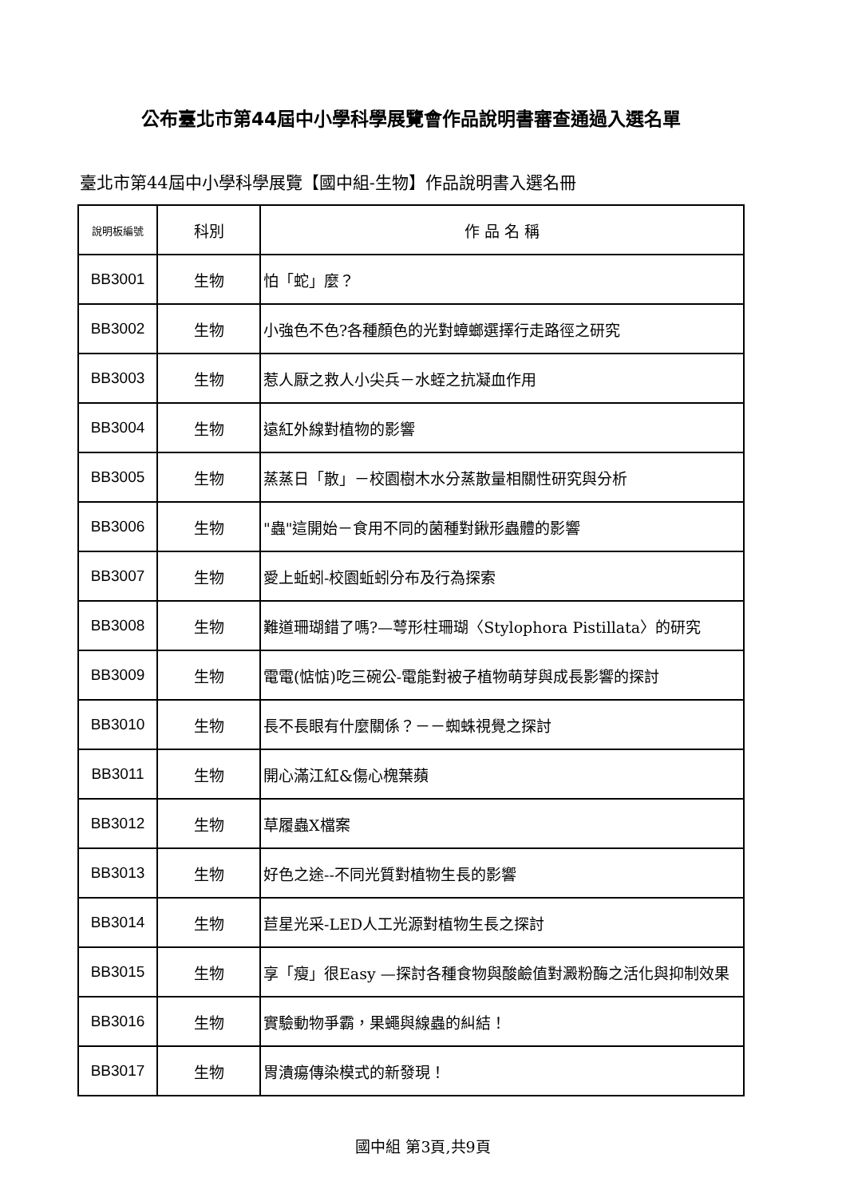公布臺北市第44屆中小學科學展覽會作品說明書審查通過入選名單
臺北市第44屆中小學科學展覽【國中組-生物】作品說明書入選名冊
| 說明板編號 | 科別 | 作 品 名 稱 |
| --- | --- | --- |
| BB3001 | 生物 | 怕「蛇」麼？ |
| BB3002 | 生物 | 小強色不色?各種顏色的光對蟑螂選擇行走路徑之研究 |
| BB3003 | 生物 | 惹人厭之救人小尖兵－水蛭之抗凝血作用 |
| BB3004 | 生物 | 遠紅外線對植物的影響 |
| BB3005 | 生物 | 蒸蒸日「散」－校園樹木水分蒸散量相關性研究與分析 |
| BB3006 | 生物 | "蟲"這開始－食用不同的菌種對鍬形蟲體的影響 |
| BB3007 | 生物 | 愛上蚯蚓-校園蚯蚓分布及行為探索 |
| BB3008 | 生物 | 難道珊瑚錯了嗎?—萼形柱珊瑚〈Stylophora Pistillata〉的研究 |
| BB3009 | 生物 | 電電(惦惦)吃三碗公-電能對被子植物萌芽與成長影響的探討 |
| BB3010 | 生物 | 長不長眼有什麼關係？－－蜘蛛視覺之探討 |
| BB3011 | 生物 | 開心滿江紅&傷心槐葉蘋 |
| BB3012 | 生物 | 草履蟲X檔案 |
| BB3013 | 生物 | 好色之途--不同光質對植物生長的影響 |
| BB3014 | 生物 | 苣星光采-LED人工光源對植物生長之探討 |
| BB3015 | 生物 | 享「瘦」很Easy —探討各種食物與酸鹼值對澱粉酶之活化與抑制效果 |
| BB3016 | 生物 | 實驗動物爭霸，果蠅與線蟲的糾結！ |
| BB3017 | 生物 | 胃潰瘍傳染模式的新發現！ |
國中組 第3頁,共9頁